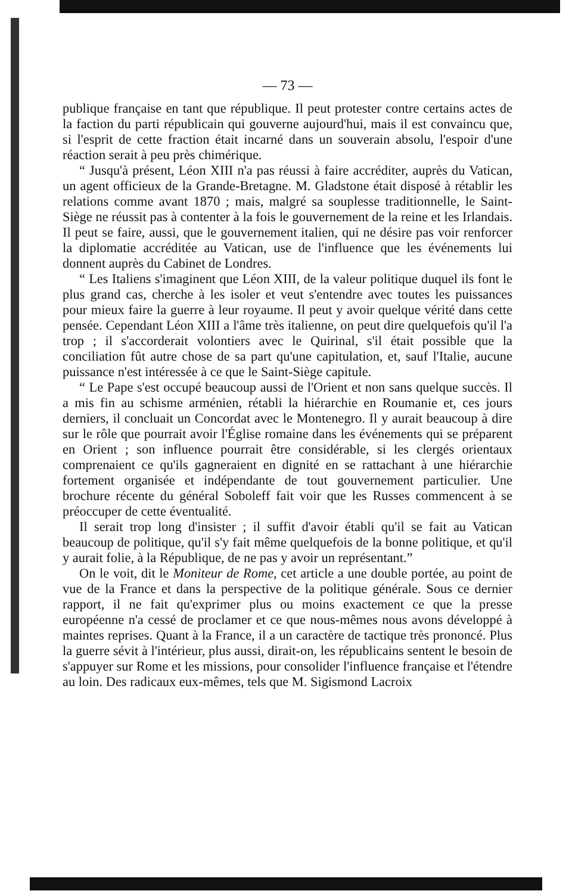— 73 —
publique française en tant que république. Il peut protester contre certains actes de la faction du parti républicain qui gouverne aujourd'hui, mais il est convaincu que, si l'esprit de cette fraction était incarné dans un souverain absolu, l'espoir d'une réaction serait à peu près chimérique.
“ Jusqu'à présent, Léon XIII n'a pas réussi à faire accréditer, auprès du Vatican, un agent officieux de la Grande-Bretagne. M. Gladstone était disposé à rétablir les relations comme avant 1870 ; mais, malgré sa souplesse traditionnelle, le Saint-Siège ne réussit pas à contenter à la fois le gouvernement de la reine et les Irlandais. Il peut se faire, aussi, que le gouvernement italien, qui ne désire pas voir renforcer la diplomatie accréditée au Vatican, use de l'influence que les événements lui donnent auprès du Cabinet de Londres.
“ Les Italiens s'imaginent que Léon XIII, de la valeur politique duquel ils font le plus grand cas, cherche à les isoler et veut s'entendre avec toutes les puissances pour mieux faire la guerre à leur royaume. Il peut y avoir quelque vérité dans cette pensée. Cependant Léon XIII a l'âme très italienne, on peut dire quelquefois qu'il l'a trop ; il s'accorderait volontiers avec le Quirinal, s'il était possible que la conciliation fût autre chose de sa part qu'une capitulation, et, sauf l'Italie, aucune puissance n'est intéressée à ce que le Saint-Siège capitule.
“ Le Pape s'est occupé beaucoup aussi de l'Orient et non sans quelque succès. Il a mis fin au schisme arménien, rétabli la hiérarchie en Roumanie et, ces jours derniers, il concluait un Concordat avec le Montenegro. Il y aurait beaucoup à dire sur le rôle que pourrait avoir l'Église romaine dans les événements qui se préparent en Orient ; son influence pourrait être considérable, si les clergés orientaux comprenaient ce qu'ils gagneraient en dignité en se rattachant à une hiérarchie fortement organisée et indépendante de tout gouvernement particulier. Une brochure récente du général Soboleff fait voir que les Russes commencent à se préoccuper de cette éventualité.
Il serait trop long d'insister ; il suffit d'avoir établi qu'il se fait au Vatican beaucoup de politique, qu'il s'y fait même quelquefois de la bonne politique, et qu'il y aurait folie, à la République, de ne pas y avoir un représentant.”
On le voit, dit le Moniteur de Rome, cet article a une double portée, au point de vue de la France et dans la perspective de la politique générale. Sous ce dernier rapport, il ne fait qu'exprimer plus ou moins exactement ce que la presse européenne n'a cessé de proclamer et ce que nous-mêmes nous avons développé à maintes reprises. Quant à la France, il a un caractère de tactique très prononcé. Plus la guerre sévit à l'intérieur, plus aussi, dirait-on, les républicains sentent le besoin de s'appuyer sur Rome et les missions, pour consolider l'influence française et l'étendre au loin. Des radicaux eux-mêmes, tels que M. Sigismond Lacroix